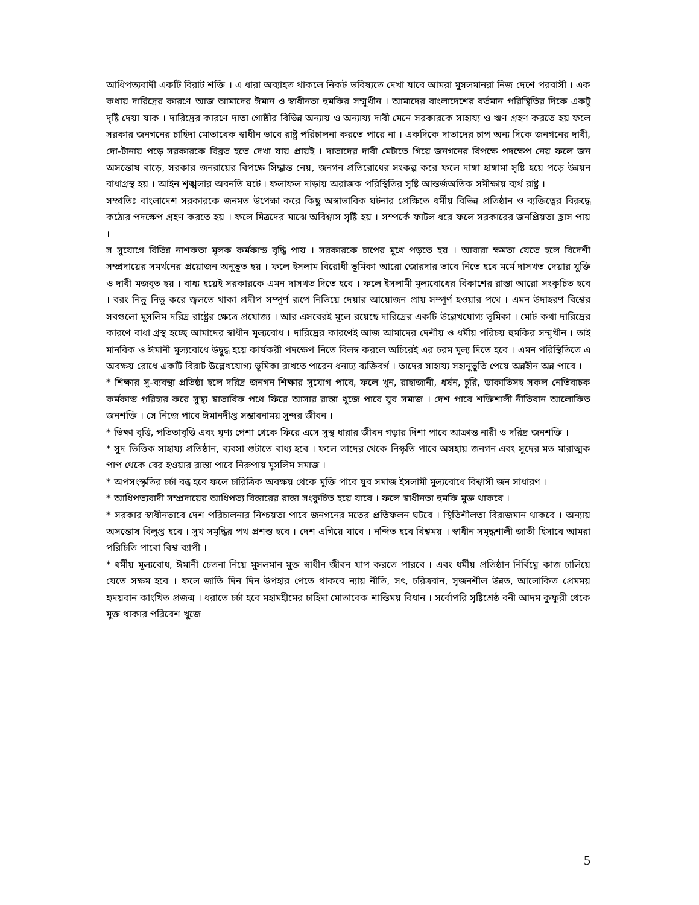আধিপত্যবাদী একটি বিরাট শক্তি । এ ধারা অব্যাহত থাকলে নিকট ভবিষ্যতে দেখা যাবে আমরা মুসলমানরা নিজ দেশে পরবাসী । এক কথায় দারিদ্রের কারণে আজ আমাদের ঈমান ও স্বাধীনতা হুমকির সম্মুখীন । আমাদের বাংলাদেশের বর্তমান পরিস্থিতির দিকে একটু দৃষ্টি দেয়া যাক । দারিদ্রের কারণে দাতা গোষ্ঠীর বিভিন্ন অন্যায় ও অন্যায্য দাবী মেনে সরকারকে সাহায্য ও ঋণ গ্রহণ করতে হয় ফলে সরকার জনগনের চাহিদা মোতাবেক স্বাধীন ভাবে রাষ্ট্র পরিচালনা করতে পারে না । একদিকে দাতাদের চাপ অন্য দিকে জনগনের দাবী, দো-টানায় পড়ে সরকারকে বিব্রত হতে দেখা যায় প্রায়ই । দাতাদের দাবী মেটাতে গিয়ে জনগনের বিপক্ষে পদক্ষেপ নেয় ফলে জন অসন্তোষ বাড়ে, সরকার জনরায়ের বিপক্ষে সিদ্ধান্ত নেয়, জনগন প্রতিরোধের সংকল্প করে ফলে দাঙ্গা হাঙ্গামা সৃষ্টি হয়ে পড়ে উন্নয়ন বাধাগ্রস্থ হয় । আইন শৃঙ্খলার অবনতি ঘটে । ফলাফল দাড়ায় অরাজক পরিস্থিতির সৃষ্টি আন্তর্জঅতিক সমীক্ষায় ব্যর্থ রাষ্ট্র ।
সম্প্রতিঃ বাংলাদেশ সরকারকে জনমত উপেক্ষা করে কিছু অস্বাভাবিক ঘটনার প্রেক্ষিতে ধর্মীয় বিভিন্ন প্রতিষ্ঠান ও ব্যক্তিত্বের বিরুদ্ধে কঠোর পদক্ষেপ গ্রহণ করতে হয় । ফলে মিত্রদের মাঝে অবিশ্বাস সৃষ্টি হয় । সম্পর্কে ফাটল ধরে ফলে সরকারের জনপ্রিয়তা হ্রাস পায় ।
স সুযোগে বিভিন্ন নাশকতা মূলক কর্মকান্ড বৃদ্ধি পায় । সরকারকে চাপের মুখে পড়তে হয় । আবারা ক্ষমতা যেতে হলে বিদেশী সম্প্রদায়ের সমর্থনের প্রয়োজন অনুভূত হয় । ফলে ইসলাম বিরোধী ভূমিকা আরো জোরদার ভাবে নিতে হবে মর্মে দাসখত দেয়ার যুক্তি ও দাবী মজবুত হয় । বাধ্য হয়েই সরকারকে এমন দাসখত দিতে হবে । ফলে ইসলামী মূল্যবোধের বিকাশের রাস্তা আরো সংকুচিত হবে । বরং নিভু নিভু করে জ্বলতে থাকা প্রদীপ সম্পূর্ণ রূপে নিভিয়ে দেয়ার আয়োজন প্রায় সম্পূর্ণ হওয়ার পথে । এমন উদাহরণ বিশ্বের সবগুলো মুসলিম দরিদ্র রাষ্ট্রের ক্ষেত্রে প্রযোজ্য । আর এসবেরই মূলে রয়েছে দারিদ্রের একটি উল্লেখযোগ্য ভূমিকা । মোট কথা দারিদ্রের কারণে বাধা গ্রস্থ হচ্ছে আমাদের স্বাধীন মূল্যবোধ । দারিদ্রের কারণেই আজ আমাদের দেশীয় ও ধর্মীয় পরিচয় হুমকির সম্মুখীন । তাই মানবিক ও ঈমানী মূল্যবোধে উদ্বুদ্ধ হয়ে কার্যকরী পদক্ষেপ নিতে বিলম্ব করলে অচিরেই এর চরম মূল্য দিতে হবে । এমন পরিস্থিতিতে এ অবক্ষয় রোধে একটি বিরাট উল্লেখযোগ্য ভূমিকা রাখতে পারেন ধনাঢ্য ব্যক্তিবর্গ । তাদের সাহায্য সহানুভূতি পেয়ে অন্নহীন অন্ন পাবে ।
* শিক্ষার সু-ব্যবস্থা প্রতিষ্ঠা হলে দরিদ্র জনগন শিক্ষার সুযোগ পাবে, ফলে খুন, রাহাজানী, ধর্ষন, চুরি, ডাকাতিসহ সকল নেতিবাচক কর্মকান্ড পরিহার করে সুস্থ্য স্বাভাবিক পথে ফিরে আসার রাস্তা খুজে পাবে যুব সমাজ । দেশ পাবে শক্তিশালী নীতিবান আলোকিত জনশক্তি । সে নিজে পাবে ঈমানদীপ্ত সম্ভাবনাময় সুন্দর জীবন ।
* ভিক্ষা বৃত্তি, পতিতাবৃত্তি এবং ঘৃণ্য পেশা থেকে ফিরে এসে সুস্থ ধারার জীবন গড়ার দিশা পাবে আক্রান্ত নারী ও দরিদ্র জনশক্তি ।
* সুদ ভিত্তিক সাহায্য প্রতিষ্ঠান, ব্যবসা গুটাতে বাধ্য হবে । ফলে তাদের থেকে নিস্কৃতি পাবে অসহায় জনগন এবং সুদের মত মারাত্মক পাপ থেকে বের হওয়ার রাস্তা পাবে নিরুপায় মুসলিম সমাজ ।
* অপসংস্কৃতির চর্চা বন্ধ হবে ফলে চারিত্রিক অবক্ষয় থেকে মুক্তি পাবে যুব সমাজ ইসলামী মুল্যবোধে বিশ্বাসী জন সাধারণ ।
* আধিপত্যবাদী সম্প্রদায়ের আধিপত্য বিস্তারের রাস্তা সংকুচিত হয়ে যাবে । ফলে স্বাধীনতা হুমকি মুক্ত থাকবে ।
* সরকার স্বাধীনভাবে দেশ পরিচালনার নিশ্চয়তা পাবে জনগনের মতের প্রতিফলন ঘটবে । স্থিতিশীলতা বিরাজমান থাকবে । অন্যায় অসন্তোষ বিলুপ্ত হবে । সুখ সমৃদ্ধির পথ প্রশস্ত হবে । দেশ এগিয়ে যাবে । নন্দিত হবে বিশ্বময় । স্বাধীন সমৃদ্ধশালী জাতী হিসাবে আমরা পরিচিতি পাবো বিশ্ব ব্যাপী ।
* ধর্মীয় মূল্যবোধ, ঈমানী চেতনা নিয়ে মুসলমান মুক্ত স্বাধীন জীবন যাপ করতে পারবে । এবং ধর্মীয় প্রতিষ্ঠান নির্বিঘ্নে কাজ চালিয়ে যেতে সক্ষম হবে । ফলে জাতি দিন দিন উপহার পেতে থাকবে ন্যায় নীতি, সৎ, চরিত্রবান, সৃজনশীল উন্নত, আলোকিত প্রেমময় হৃদয়বান কাংখিত প্রজন্ম । ধরাতে চর্চা হবে মহামহীমের চাহিদা মোতাবেক শান্তিময় বিধান । সর্বোপরি সৃষ্টিশ্রেষ্ঠ বনী আদম কুফুরী থেকে মুক্ত থাকার পরিবেশ খুজে
5